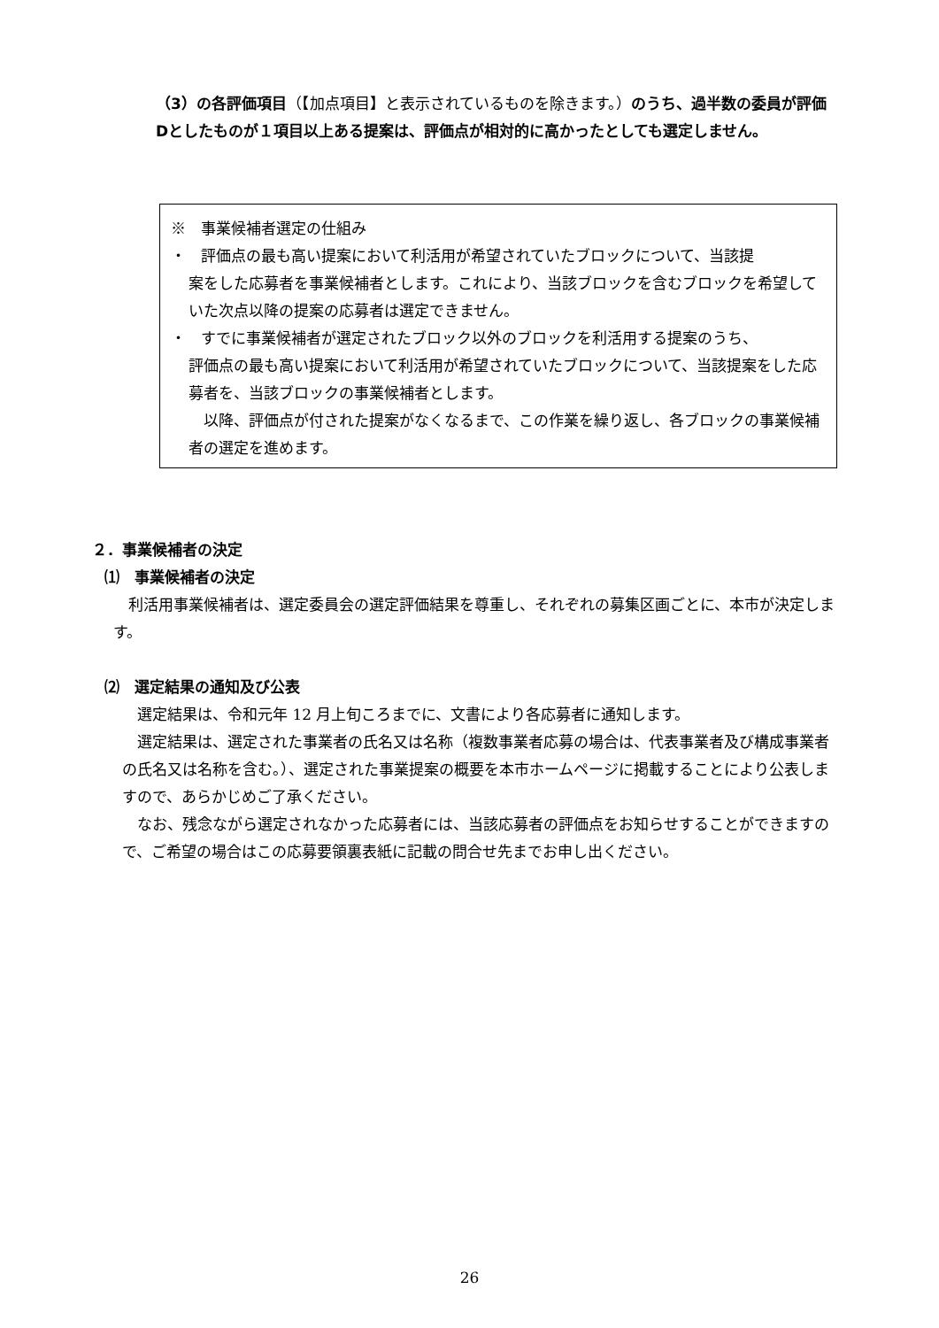（3）の各評価項目（【加点項目】と表示されているものを除きます。）のうち、過半数の委員が評価Dとしたものが１項目以上ある提案は、評価点が相対的に高かったとしても選定しません。
※　事業候補者選定の仕組み
・　評価点の最も高い提案において利活用が希望されていたブロックについて、当該提
案をした応募者を事業候補者とします。これにより、当該ブロックを含むブロックを希望していた次点以降の提案の応募者は選定できません。
・　すでに事業候補者が選定されたブロック以外のブロックを利活用する提案のうち、
評価点の最も高い提案において利活用が希望されていたブロックについて、当該提案をした応募者を、当該ブロックの事業候補者とします。
　以降、評価点が付された提案がなくなるまで、この作業を繰り返し、各ブロックの事業候補者の選定を進めます。
２．事業候補者の決定
⑴　事業候補者の決定
　利活用事業候補者は、選定委員会の選定評価結果を尊重し、それぞれの募集区画ごとに、本市が決定します。
⑵　選定結果の通知及び公表
　選定結果は、令和元年 12 月上旬ころまでに、文書により各応募者に通知します。
　選定結果は、選定された事業者の氏名又は名称（複数事業者応募の場合は、代表事業者及び構成事業者の氏名又は名称を含む。）、選定された事業提案の概要を本市ホームページに掲載することにより公表しますので、あらかじめご了承ください。
　なお、残念ながら選定されなかった応募者には、当該応募者の評価点をお知らせすることができますので、ご希望の場合はこの応募要領裏表紙に記載の問合せ先までお申し出ください。
26